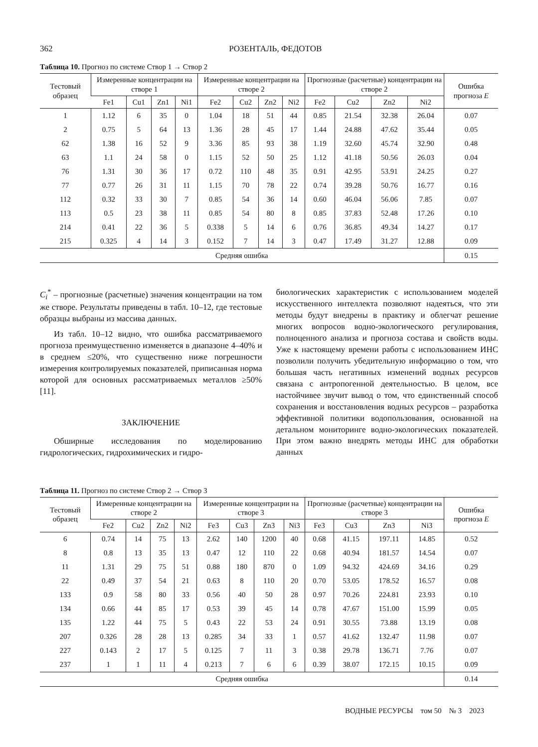362 РОЗЕНТАЛЬ, ФЕДОТОВ
Таблица 10. Прогноз по системе Створ 1 → Створ 2
| Тестовый образец | Измеренные концентрации на створе 1 | | | | Измеренные концентрации на створе 2 | | | | Прогнозные (расчетные) концентрации на створе 2 | | | | Ошибка прогноза E |
| --- | --- | --- | --- | --- | --- | --- | --- | --- | --- | --- | --- | --- | --- |
| | Fe1 | Cu1 | Zn1 | Ni1 | Fe2 | Cu2 | Zn2 | Ni2 | Fe2 | Cu2 | Zn2 | Ni2 | |
| 1 | 1.12 | 6 | 35 | 0 | 1.04 | 18 | 51 | 44 | 0.85 | 21.54 | 32.38 | 26.04 | 0.07 |
| 2 | 0.75 | 5 | 64 | 13 | 1.36 | 28 | 45 | 17 | 1.44 | 24.88 | 47.62 | 35.44 | 0.05 |
| 62 | 1.38 | 16 | 52 | 9 | 3.36 | 85 | 93 | 38 | 1.19 | 32.60 | 45.74 | 32.90 | 0.48 |
| 63 | 1.1 | 24 | 58 | 0 | 1.15 | 52 | 50 | 25 | 1.12 | 41.18 | 50.56 | 26.03 | 0.04 |
| 76 | 1.31 | 30 | 36 | 17 | 0.72 | 110 | 48 | 35 | 0.91 | 42.95 | 53.91 | 24.25 | 0.27 |
| 77 | 0.77 | 26 | 31 | 11 | 1.15 | 70 | 78 | 22 | 0.74 | 39.28 | 50.76 | 16.77 | 0.16 |
| 112 | 0.32 | 33 | 30 | 7 | 0.85 | 54 | 36 | 14 | 0.60 | 46.04 | 56.06 | 7.85 | 0.07 |
| 113 | 0.5 | 23 | 38 | 11 | 0.85 | 54 | 80 | 8 | 0.85 | 37.83 | 52.48 | 17.26 | 0.10 |
| 214 | 0.41 | 22 | 36 | 5 | 0.338 | 5 | 14 | 6 | 0.76 | 36.85 | 49.34 | 14.27 | 0.17 |
| 215 | 0.325 | 4 | 14 | 3 | 0.152 | 7 | 14 | 3 | 0.47 | 17.49 | 31.27 | 12.88 | 0.09 |
| Средняя ошибка | | | | | | | | | | | | | 0.15 |
C<sub>i</sub><sup>*</sup> – прогнозные (расчетные) значения концентрации на том же створе. Результаты приведены в табл. 10–12, где тестовые образцы выбраны из массива данных.
Из табл. 10–12 видно, что ошибка рассматриваемого прогноза преимущественно изменяется в диапазоне 4–40% и в среднем ≤20%, что существенно ниже погрешности измерения контролируемых показателей, приписанная норма которой для основных рассматриваемых металлов ≥50% [11].
ЗАКЛЮЧЕНИЕ
Обширные исследования по моделированию гидрологических, гидрохимических и гидро-
биологических характеристик с использованием моделей искусственного интеллекта позволяют надеяться, что эти методы будут внедрены в практику и облегчат решение многих вопросов водно-экологического регулирования, полноценного анализа и прогноза состава и свойств воды. Уже к настоящему времени работы с использованием ИНС позволили получить убедительную информацию о том, что большая часть негативных изменений водных ресурсов связана с антропогенной деятельностью. В целом, все настойчивее звучит вывод о том, что единственный способ сохранения и восстановления водных ресурсов – разработка эффективной политики водопользования, основанной на детальном мониторинге водно-экологических показателей. При этом важно внедрять методы ИНС для обработки данных
Таблица 11. Прогноз по системе Створ 2 → Створ 3
| Тестовый образец | Измеренные концентрации на створе 2 | | | | Измеренные концентрации на створе 3 | | | | Прогнозные (расчетные) концентрации на створе 3 | | | | Ошибка прогноза E |
| --- | --- | --- | --- | --- | --- | --- | --- | --- | --- | --- | --- | --- | --- |
| | Fe2 | Cu2 | Zn2 | Ni2 | Fe3 | Cu3 | Zn3 | Ni3 | Fe3 | Cu3 | Zn3 | Ni3 | |
| 6 | 0.74 | 14 | 75 | 13 | 2.62 | 140 | 1200 | 40 | 0.68 | 41.15 | 197.11 | 14.85 | 0.52 |
| 8 | 0.8 | 13 | 35 | 13 | 0.47 | 12 | 110 | 22 | 0.68 | 40.94 | 181.57 | 14.54 | 0.07 |
| 11 | 1.31 | 29 | 75 | 51 | 0.88 | 180 | 870 | 0 | 1.09 | 94.32 | 424.69 | 34.16 | 0.29 |
| 22 | 0.49 | 37 | 54 | 21 | 0.63 | 8 | 110 | 20 | 0.70 | 53.05 | 178.52 | 16.57 | 0.08 |
| 133 | 0.9 | 58 | 80 | 33 | 0.56 | 40 | 50 | 28 | 0.97 | 70.26 | 224.81 | 23.93 | 0.10 |
| 134 | 0.66 | 44 | 85 | 17 | 0.53 | 39 | 45 | 14 | 0.78 | 47.67 | 151.00 | 15.99 | 0.05 |
| 135 | 1.22 | 44 | 75 | 5 | 0.43 | 22 | 53 | 24 | 0.91 | 30.55 | 73.88 | 13.19 | 0.08 |
| 207 | 0.326 | 28 | 28 | 13 | 0.285 | 34 | 33 | 1 | 0.57 | 41.62 | 132.47 | 11.98 | 0.07 |
| 227 | 0.143 | 2 | 17 | 5 | 0.125 | 7 | 11 | 3 | 0.38 | 29.78 | 136.71 | 7.76 | 0.07 |
| 237 | 1 | 1 | 11 | 4 | 0.213 | 7 | 6 | 6 | 0.39 | 38.07 | 172.15 | 10.15 | 0.09 |
| Средняя ошибка | | | | | | | | | | | | | 0.14 |
ВОДНЫЕ РЕСУРСЫ том 50 № 3 2023